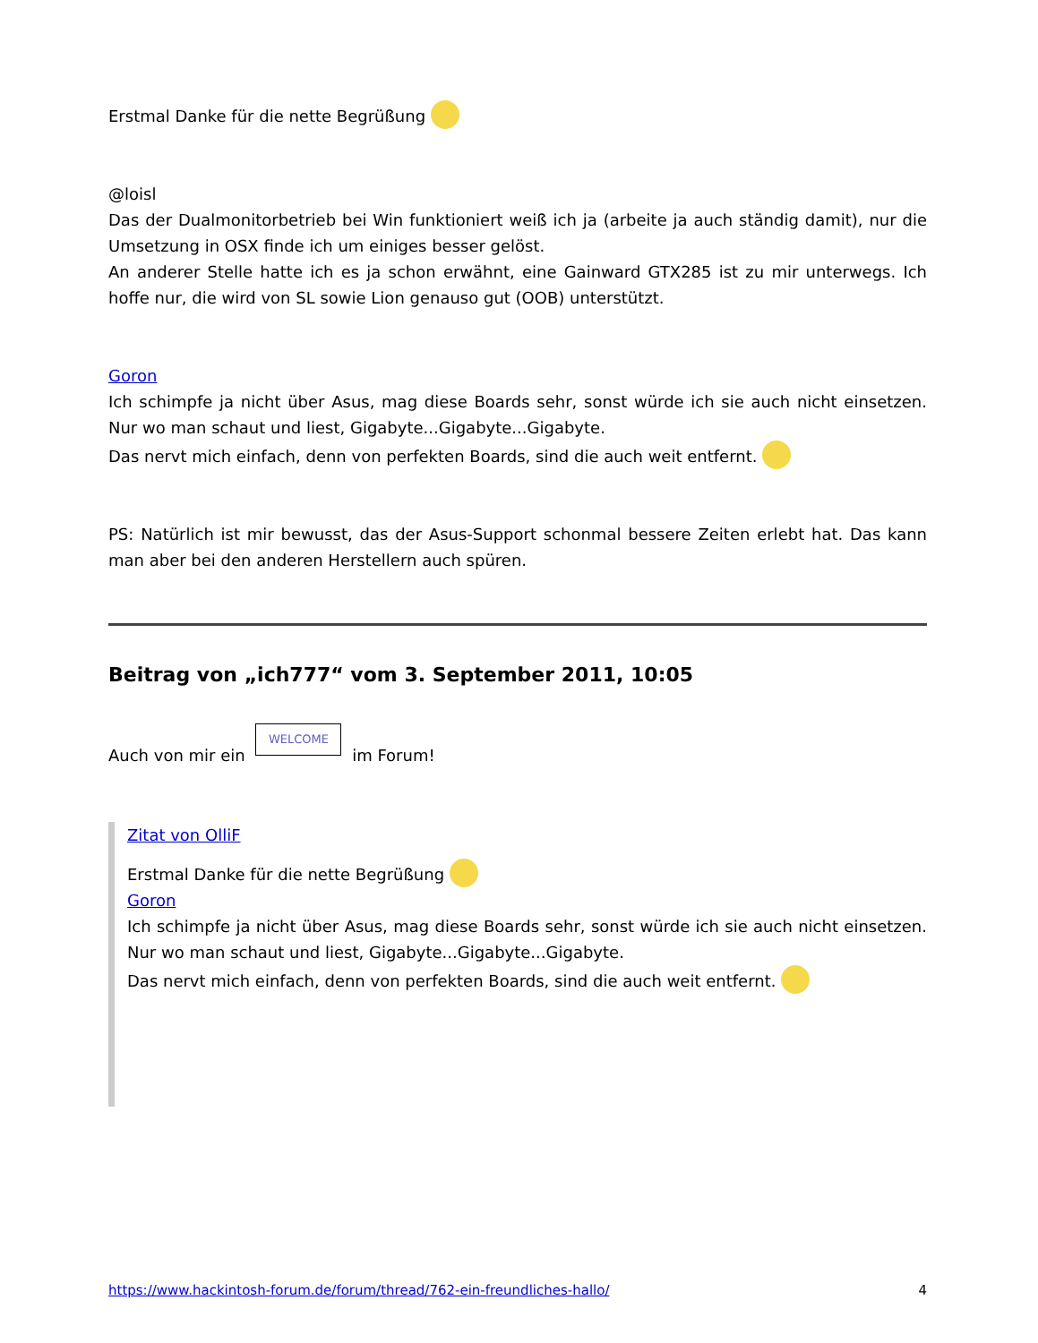Erstmal Danke für die nette Begrüßung
@loisl
Das der Dualmonitorbetrieb bei Win funktioniert weiß ich ja (arbeite ja auch ständig damit), nur die Umsetzung in OSX finde ich um einiges besser gelöst.
An anderer Stelle hatte ich es ja schon erwähnt, eine Gainward GTX285 ist zu mir unterwegs. Ich hoffe nur, die wird von SL sowie Lion genauso gut (OOB) unterstützt.
Goron
Ich schimpfe ja nicht über Asus, mag diese Boards sehr, sonst würde ich sie auch nicht einsetzen. Nur wo man schaut und liest, Gigabyte...Gigabyte...Gigabyte.
Das nervt mich einfach, denn von perfekten Boards, sind die auch weit entfernt.
PS: Natürlich ist mir bewusst, das der Asus-Support schonmal bessere Zeiten erlebt hat. Das kann man aber bei den anderen Herstellern auch spüren.
Beitrag von „ich777“ vom 3. September 2011, 10:05
Auch von mir ein WELCOME im Forum!
Zitat von OlliF
Erstmal Danke für die nette Begrüßung
Goron
Ich schimpfe ja nicht über Asus, mag diese Boards sehr, sonst würde ich sie auch nicht einsetzen. Nur wo man schaut und liest, Gigabyte...Gigabyte...Gigabyte.
Das nervt mich einfach, denn von perfekten Boards, sind die auch weit entfernt.
https://www.hackintosh-forum.de/forum/thread/762-ein-freundliches-hallo/ 4